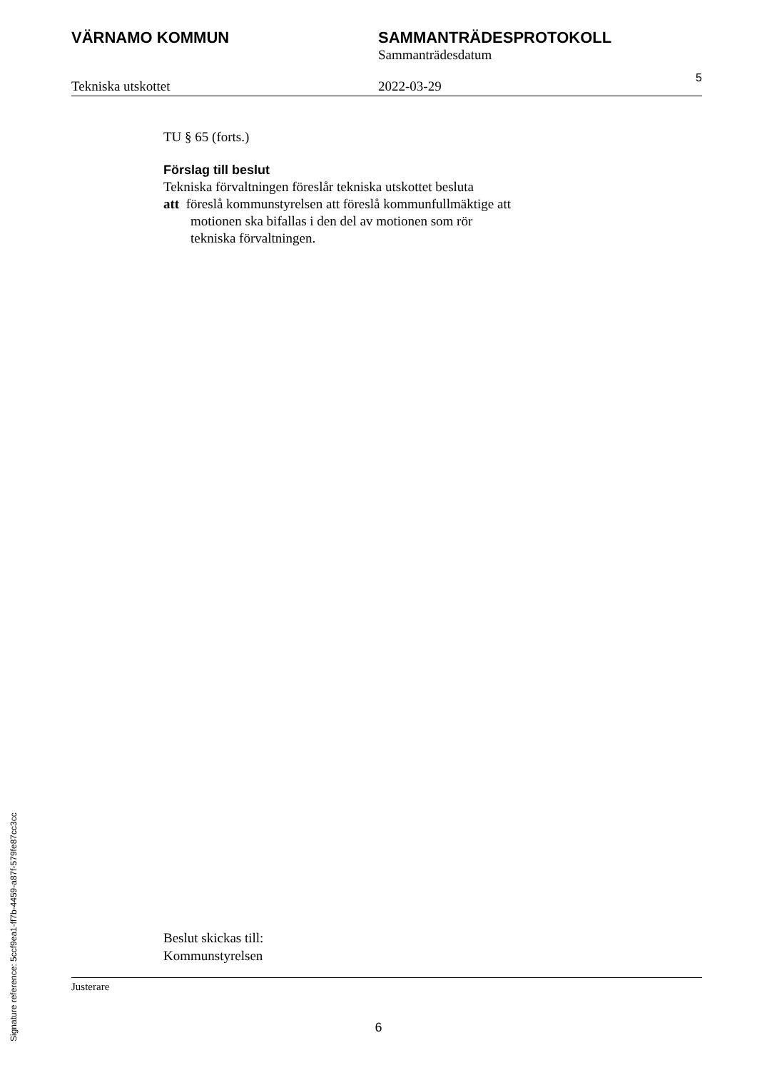VÄRNAMO KOMMUN SAMMANTRÄDESPROTOKOLL
Sammanträdesdatum
Tekniska utskottet 2022-03-29
5
TU § 65 (forts.)
Förslag till beslut
Tekniska förvaltningen föreslår tekniska utskottet besluta
att föreslå kommunstyrelsen att föreslå kommunfullmäktige att
motionen ska bifallas i den del av motionen som rör
tekniska förvaltningen.
Beslut skickas till:
Kommunstyrelsen
Justerare
6
Signature reference: 5ccf9ea1-ff7b-4459-a87f-579fe87cc3cc